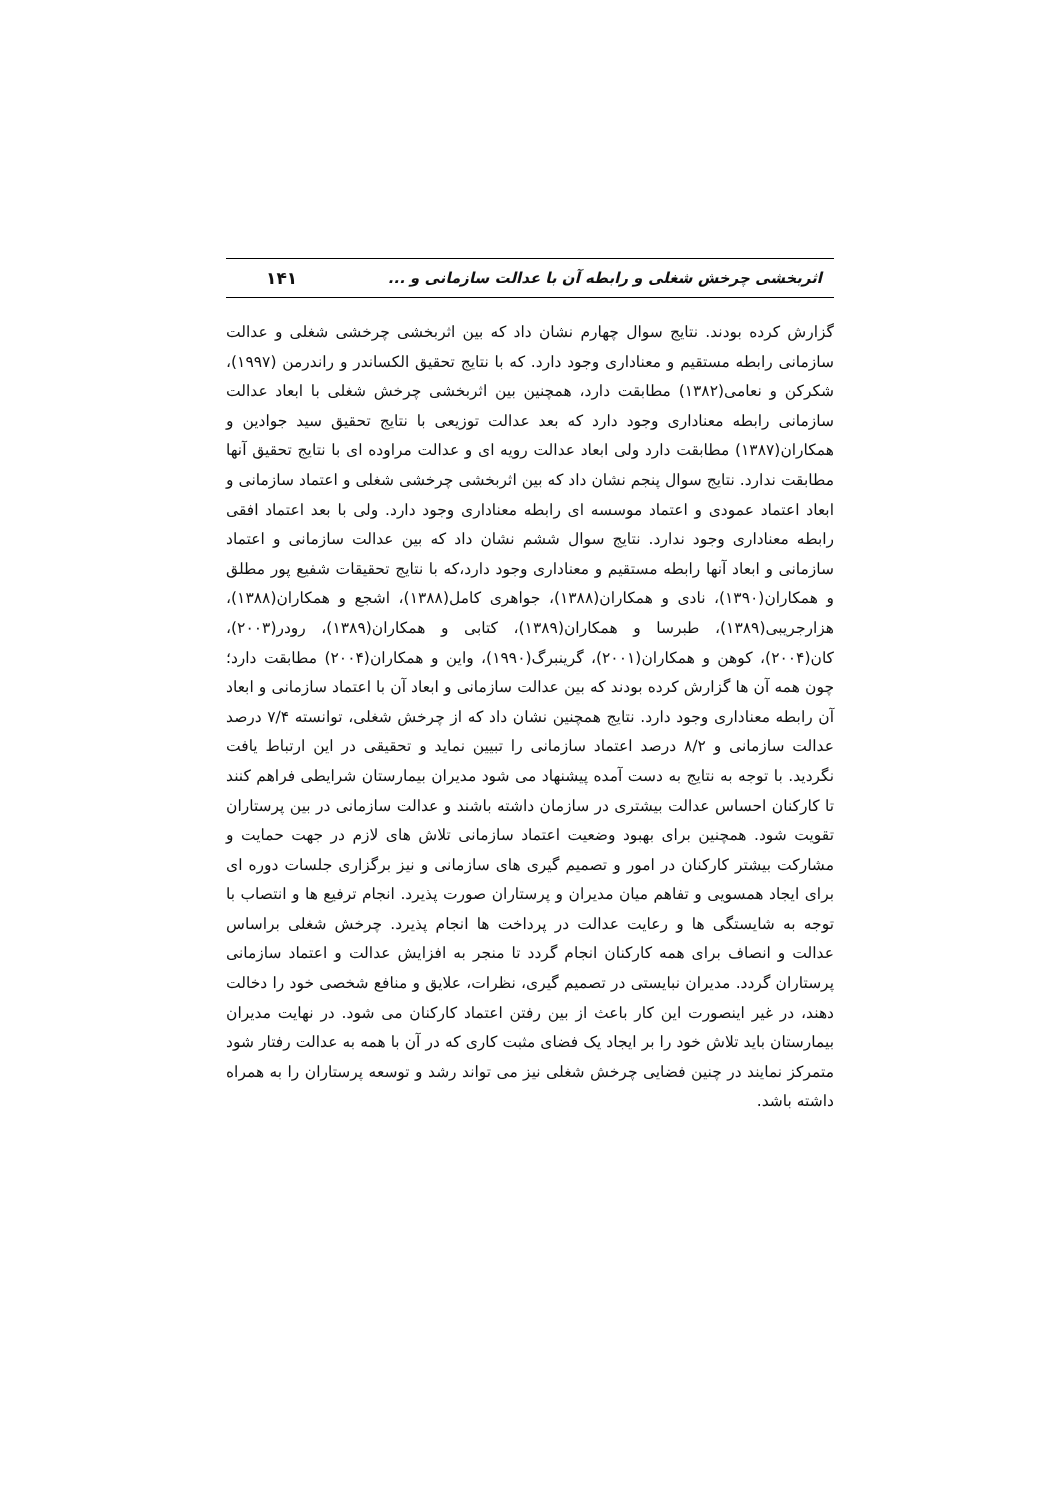اثربخشی چرخش شغلی و رابطه آن با عدالت سازمانی و ... ۱۴۱
گزارش کرده بودند. نتایج سوال چهارم نشان داد که بین اثربخشی چرخشی شغلی و عدالت سازمانی رابطه مستقیم و معناداری وجود دارد. که با نتایج تحقیق الکساندر و راندرمن (۱۹۹۷)، شکرکن و نعامی(۱۳۸۲) مطابقت دارد، همچنین بین اثربخشی چرخش شغلی با ابعاد عدالت سازمانی رابطه معناداری وجود دارد که بعد عدالت توزیعی با نتایج تحقیق سید جوادین و همکاران(۱۳۸۷) مطابقت دارد ولی ابعاد عدالت رویه ای و عدالت مراوده ای با نتایج تحقیق آنها مطابقت ندارد. نتایج سوال پنجم نشان داد که بین اثربخشی چرخشی شغلی و اعتماد سازمانی و ابعاد اعتماد عمودی و اعتماد موسسه ای رابطه معناداری وجود دارد. ولی با بعد اعتماد افقی رابطه معناداری وجود ندارد. نتایج سوال ششم نشان داد که بین عدالت سازمانی و اعتماد سازمانی و ابعاد آنها رابطه مستقیم و معناداری وجود دارد،که با نتایج تحقیقات شفیع پور مطلق و همکاران(۱۳۹۰)، نادی و همکاران(۱۳۸۸)، جواهری کامل(۱۳۸۸)، اشجع و همکاران(۱۳۸۸)، هزارجریبی(۱۳۸۹)، طبرسا و همکاران(۱۳۸۹)، کتابی و همکاران(۱۳۸۹)، رودر(۲۰۰۳)، کان(۲۰۰۴)، کوهن و همکاران(۲۰۰۱)، گرینبرگ(۱۹۹۰)، واین و همکاران(۲۰۰۴) مطابقت دارد؛ چون همه آن ها گزارش کرده بودند که بین عدالت سازمانی و ابعاد آن با اعتماد سازمانی و ابعاد آن رابطه معناداری وجود دارد. نتایج همچنین نشان داد که از چرخش شغلی، توانسته ۷/۴ درصد عدالت سازمانی و ۸/۲ درصد اعتماد سازمانی را تبیین نماید و تحقیقی در این ارتباط یافت نگردید. با توجه به نتایج به دست آمده پیشنهاد می شود مدیران بیمارستان شرایطی فراهم کنند تا کارکنان احساس عدالت بیشتری در سازمان داشته باشند و عدالت سازمانی در بین پرستاران تقویت شود. همچنین برای بهبود وضعیت اعتماد سازمانی تلاش های لازم در جهت حمایت و مشارکت بیشتر کارکنان در امور و تصمیم گیری های سازمانی و نیز برگزاری جلسات دوره ای برای ایجاد همسویی و تفاهم میان مدیران و پرستاران صورت پذیرد. انجام ترفیع ها و انتصاب با توجه به شایستگی ها و رعایت عدالت در پرداخت ها انجام پذیرد. چرخش شغلی براساس عدالت و انصاف برای همه کارکنان انجام گردد تا منجر به افزایش عدالت و اعتماد سازمانی پرستاران گردد. مدیران نبایستی در تصمیم گیری، نظرات، علایق و منافع شخصی خود را دخالت دهند، در غیر اینصورت این کار باعث از بین رفتن اعتماد کارکنان می شود. در نهایت مدیران بیمارستان باید تلاش خود را بر ایجاد یک فضای مثبت کاری که در آن با همه به عدالت رفتار شود متمرکز نمایند در چنین فضایی چرخش شغلی نیز می تواند رشد و توسعه پرستاران را به همراه داشته باشد.